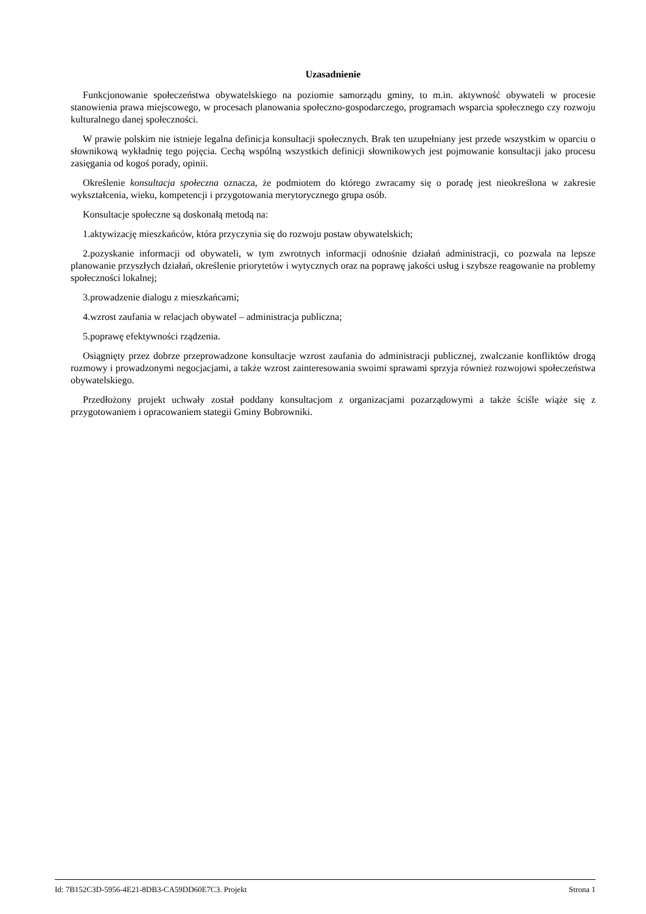Uzasadnienie
Funkcjonowanie społeczeństwa obywatelskiego na poziomie samorządu gminy, to m.in. aktywność obywateli w procesie stanowienia prawa miejscowego, w procesach planowania społeczno-gospodarczego, programach wsparcia społecznego czy rozwoju kulturalnego danej społeczności.
W prawie polskim nie istnieje legalna definicja konsultacji społecznych. Brak ten uzupełniany jest przede wszystkim w oparciu o słownikową wykładnię tego pojęcia. Cechą wspólną wszystkich definicji słownikowych jest pojmowanie konsultacji jako procesu zasięgania od kogoś porady, opinii.
Określenie konsultacja społeczna oznacza, że podmiotem do którego zwracamy się o poradę jest nieokreślona w zakresie wykształcenia, wieku, kompetencji i przygotowania merytorycznego grupa osób.
Konsultacje społeczne są doskonałą metodą na:
1.aktywizację mieszkańców, która przyczynia się do rozwoju postaw obywatelskich;
2.pozyskanie informacji od obywateli, w tym zwrotnych informacji odnośnie działań administracji, co pozwala na lepsze planowanie przyszłych działań, określenie priorytetów i wytycznych oraz na poprawę jakości usług i szybsze reagowanie na problemy społeczności lokalnej;
3.prowadzenie dialogu z mieszkańcami;
4.wzrost zaufania w relacjach obywatel – administracja publiczna;
5.poprawę efektywności rządzenia.
Osiągnięty przez dobrze przeprowadzone konsultacje wzrost zaufania do administracji publicznej, zwalczanie konfliktów drogą rozmowy i prowadzonymi negocjacjami, a także wzrost zainteresowania swoimi sprawami sprzyja również rozwojowi społeczeństwa obywatelskiego.
Przedłożony projekt uchwały został poddany konsultacjom z organizacjami pozarządowymi a także ściśle wiąże się z przygotowaniem i opracowaniem stategii Gminy Bobrowniki.
Id: 7B152C3D-5956-4E21-8DB3-CA59DD60E7C3. Projekt Strona 1